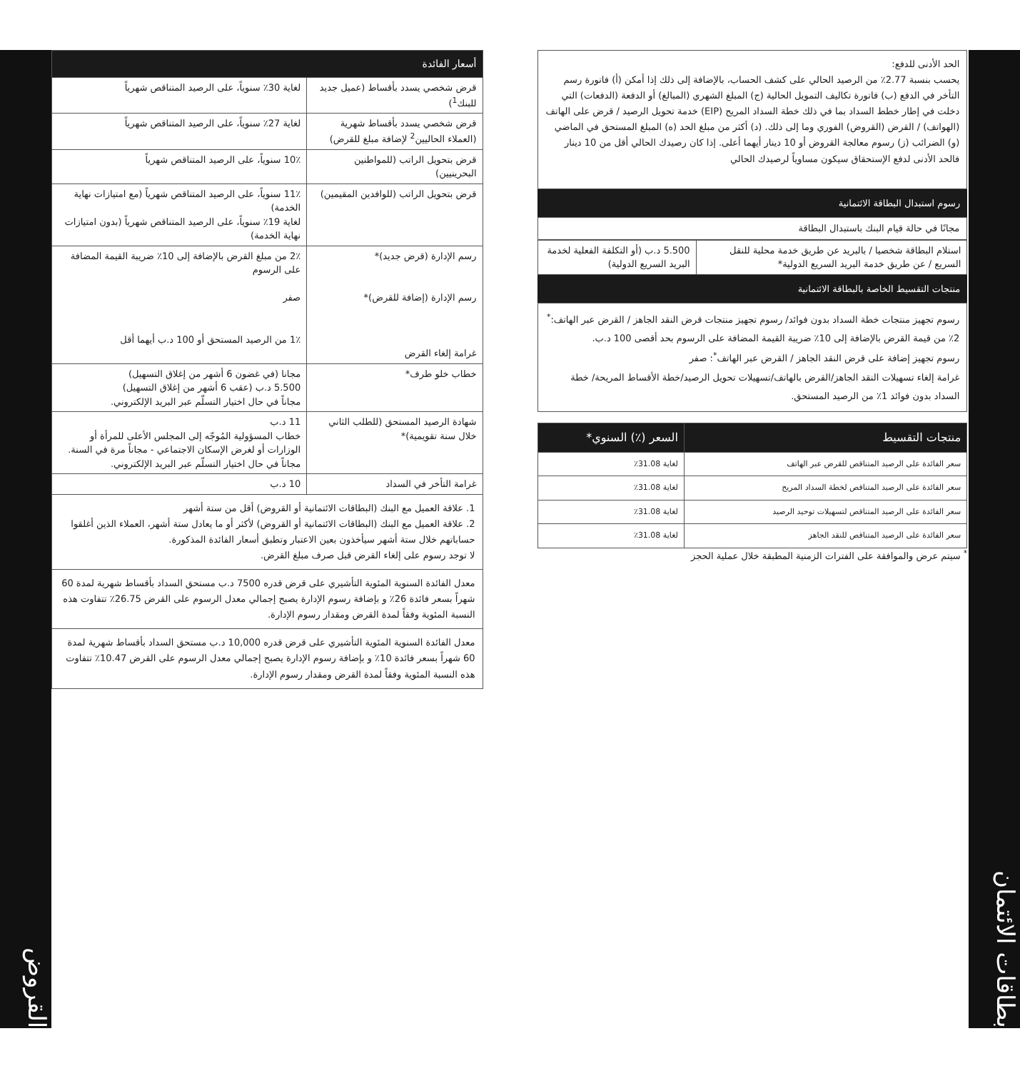بطاقات الائتمان
الحد الأدنى للدفع:
يحسب بنسبة 2.77٪ من الرصيد الحالي على كشف الحساب، بالإضافة إلى ذلك إذا أمكن (أ) فاتورة رسم التأخر في الدفع (ب) فاتورة تكاليف التمويل الحالية (ج) المبلغ الشهري (المبالغ) أو الدفعة (الدفعات) التي دخلت في إطار خطط السداد بما في ذلك خطة السداد المريح (EIP) خدمة تحويل الرصيد / قرض على الهاتف (الهواتف) / القرض (القروض) الفوري وما إلى ذلك. (د) أكثر من مبلغ الحد (ه) المبلغ المستحق في الماضي (و) الضرائب (ز) رسوم معالجة القروض أو 10 دينار أيهما أعلى. إذا كان رصيدك الحالي أقل من 10 دينار فالحد الأدنى لدفع الإستحقاق سيكون مساوياً لرصيدك الحالي
رسوم استبدال البطاقة الائتمانية
مجانًا في حالة قيام البنك باستبدال البطاقة
| استلام البطاقة شخصيا / بالبريد عن طريق خدمة محلية للنقل السريع / عن طريق خدمة البريد السريع الدولية* | 5.500 د.ب (أو التكلفة الفعلية لخدمة البريد السريع الدولية) |
منتجات التقسيط الخاصة بالبطاقة الائتمانية
رسوم تجهيز منتجات خطة السداد بدون فوائد/ رسوم تجهيز منتجات قرض النقد الجاهز / القرض عبر الهاتف:<sup>*</sup> 2٪ من قيمة القرض بالإضافة إلى 10٪ ضريبة القيمة المضافة على الرسوم بحد أقصى 100 د.ب.
رسوم تجهيز إضافة على قرض النقد الجاهز / القرض عبر الهاتف<sup>*</sup>: صفر
غرامة إلغاء تسهيلات النقد الجاهز/القرض بالهاتف/تسهيلات تحويل الرصيد/خطة الأقساط المريحة/ خطة السداد بدون فوائد 1٪ من الرصيد المستحق.
| منتجات التقسيط | السعر (٪) السنوي* |
| --- | --- |
| سعر الفائدة على الرصيد المتناقص للقرض عبر الهاتف | لغاية 31.08٪ |
| سعر الفائدة على الرصيد المتناقص لخطة السداد المريح | لغاية 31.08٪ |
| سعر الفائدة على الرصيد المتناقص لتسهيلات توحيد الرصيد | لغاية 31.08٪ |
| سعر الفائدة على الرصيد المتناقص للنقد الجاهز | لغاية 31.08٪ |
<sup>*</sup> سيتم عرض والموافقة على الفترات الزمنية المطبقة خلال عملية الحجز
| أسعار الفائدة | |
| --- | --- |
| قرض شخصي يسدد بأقساط (عميل جديد للبنك<sup>1</sup>) | لغاية 30٪ سنوياً، على الرصيد المتناقص شهرياً |
| قرض شخصي يسدد بأقساط شهرية (العملاء الحاليين<sup>2</sup> لإضافة مبلغ للقرض) | لغاية 27٪ سنوياً، على الرصيد المتناقص شهرياً |
| قرض بتحويل الراتب (للمواطنين البحرينيين) | 10٪ سنوياً، على الرصيد المتناقص شهرياً |
| قرض بتحويل الراتب (للوافدين المقيمين) | 11٪ سنوياً، على الرصيد المتناقص شهرياً (مع امتيازات نهاية الخدمة) لغاية 19٪ سنوياً، على الرصيد المتناقص شهرياً (بدون امتيازات نهاية الخدمة) |
| رسم الإدارة (قرض جديد)* رسم الإدارة (إضافة للقرض)* غرامة إلغاء القرض | 2٪ من مبلغ القرض بالإضافة إلى 10٪ ضريبة القيمة المضافة على الرسوم صفر 1٪ من الرصيد المستحق أو 100 د.ب أيهما أقل |
| خطاب خلو طرف* | مجانا (في غضون 6 أشهر من إغلاق التسهيل) 5.500 د.ب (عقب 6 أشهر من إغلاق التسهيل) مجاناً في حال اختيار التسلّم عبر البريد الإلكتروني. |
| شهادة الرصيد المستحق (للطلب الثاني خلال سنة تقويمية)* | 11 د.ب خطاب المسؤولية المُوجّه إلى المجلس الأعلى للمرأة أو الوزارات أو لغرض الإسكان الاجتماعي - مجاناً مرة في السنة. مجاناً في حال اختيار التسلّم عبر البريد الإلكتروني. |
| غرامة التأخر في السداد | 10 د.ب |
1. علاقة العميل مع البنك (البطاقات الائتمانية أو القروض) أقل من ستة أشهر
2. علاقة العميل مع البنك (البطاقات الائتمانية أو القروض) لأكثر أو ما يعادل ستة أشهر، العملاء الذين أغلقوا حساباتهم خلال ستة أشهر سيأخذون بعين الاعتبار وتطبق أسعار الفائدة المذكورة.
لا توجد رسوم على إلغاء القرض قبل صرف مبلغ القرض.
معدل الفائدة السنوية المئوية التأشيري على قرض قدره 7500 د.ب مستحق السداد بأقساط شهرية لمدة 60 شهراً بسعر فائدة 26٪ و بإضافة رسوم الإدارة يصبح إجمالي معدل الرسوم على القرض 26.75٪ تتفاوت هذه النسبة المئوية وفقاً لمدة القرض ومقدار رسوم الإدارة.
معدل الفائدة السنوية المئوية التأشيري على قرض قدره 10,000 د.ب مستحق السداد بأقساط شهرية لمدة 60 شهراً بسعر فائدة 10٪ و بإضافة رسوم الإدارة يصبح إجمالي معدل الرسوم على القرض 10.47٪ تتفاوت هذه النسبة المئوية وفقاً لمدة القرض ومقدار رسوم الإدارة.
القروض